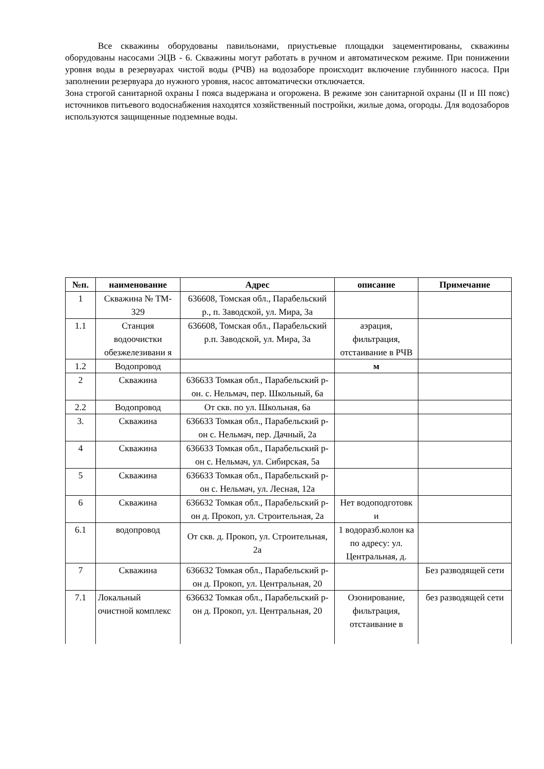Все скважины оборудованы павильонами, приустьевые площадки зацементированы, скважины оборудованы насосами ЭЦВ - 6. Скважины могут работать в ручном и автоматическом режиме. При понижении уровня воды в резервуарах чистой воды (РЧВ) на водозаборе происходит включение глубинного насоса. При заполнении резервуара до нужного уровня, насос автоматически отключается.
Зона строгой санитарной охраны I пояса выдержана и огорожена. В режиме зон санитарной охраны (II и III пояс) источников питьевого водоснабжения находятся хозяйственный постройки, жилые дома, огороды. Для водозаборов используются защищенные подземные воды.
| №п. | наименование | Адрес | описание | Примечание |
| --- | --- | --- | --- | --- |
| 1 | Скважина № ТМ- 329 | 636608, Томская обл., Парабельский р., п. Заводской, ул. Мира, 3а | | |
| 1.1 | Станция водоочистки обезжелезивани я | 636608, Томская обл., Парабельский р.п. Заводской, ул. Мира, 3а | аэрация, фильтрация, отстаивание в РЧВ | |
| 1.2 | Водопровод | | м | |
| 2 | Скважина | 636633 Томкая обл., Парабельский р-он. с. Нельмач, пер. Школьный, 6а | | |
| 2.2 | Водопровод | От скв. по ул. Школьная, 6а | | |
| 3. | Скважина | 636633 Томкая обл., Парабельский р-он с. Нельмач, пер. Дачный, 2а | | |
| 4 | Скважина | 636633 Томкая обл., Парабельский р-он с. Нельмач, ул. Сибирская, 5а | | |
| 5 | Скважина | 636633 Томкая обл., Парабельский р-он с. Нельмач, ул. Лесная, 12а | | |
| 6 | Скважина | 636632 Томкая обл., Парабельский р-он д. Прокоп, ул. Строительная, 2а | Нет водоподготовк и | |
| 6.1 | водопровод | От скв. д. Прокоп, ул. Строительная, 2а | 1 водоразб.колон ка по адресу: ул. Центральная, д. | |
| 7 | Скважина | 636632 Томкая обл., Парабельский р-он д. Прокоп, ул. Центральная, 20 | | Без разводящей сети |
| 7.1 | Локальный очистной комплекс | 636632 Томкая обл., Парабельский р-он д. Прокоп, ул. Центральная, 20 | Озонирование, фильтрация, отстаивание в | без разводящей сети |